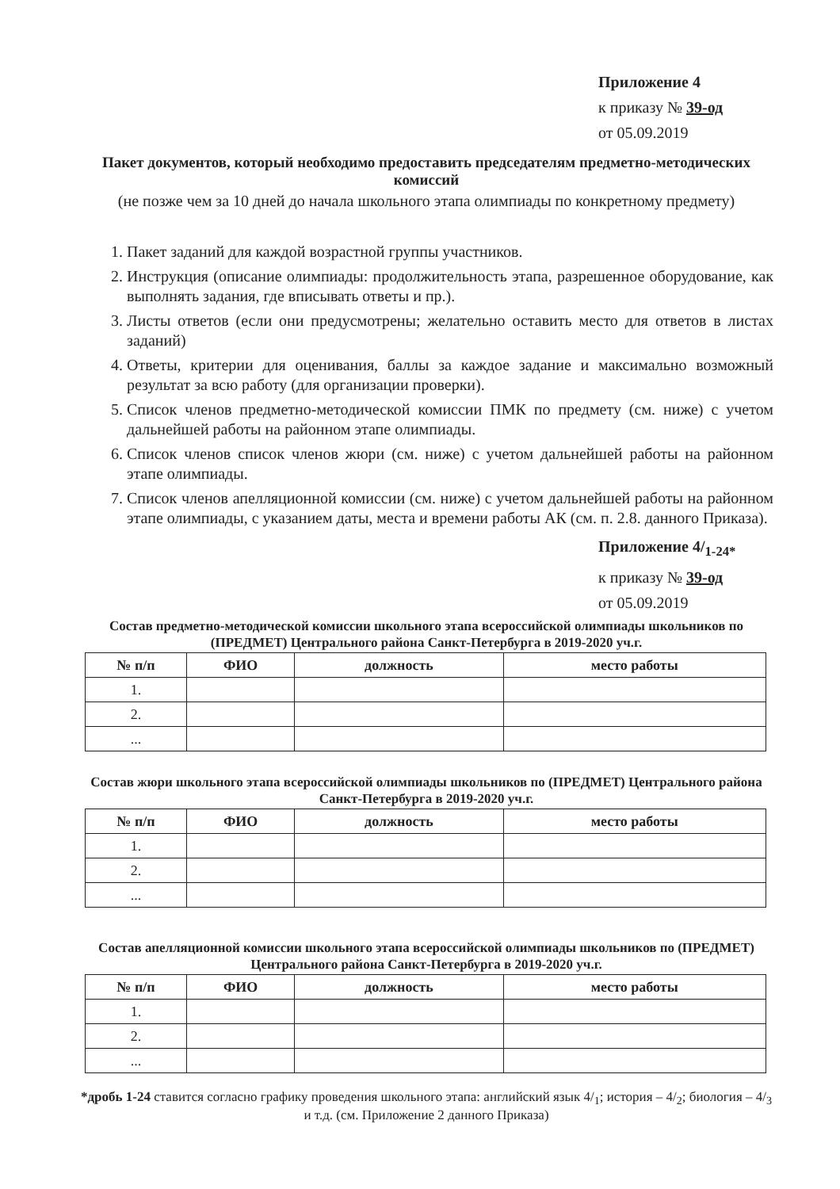Приложение 4
к приказу № 39-од
от 05.09.2019
Пакет документов, который необходимо предоставить председателям предметно-методических комиссий
(не позже чем за 10 дней до начала школьного этапа олимпиады по конкретному предмету)
1. Пакет заданий для каждой возрастной группы участников.
2. Инструкция (описание олимпиады: продолжительность этапа, разрешенное оборудование, как выполнять задания, где вписывать ответы и пр.).
3. Листы ответов (если они предусмотрены; желательно оставить место для ответов в листах заданий)
4. Ответы, критерии для оценивания, баллы за каждое задание и максимально возможный результат за всю работу (для организации проверки).
5. Список членов предметно-методической комиссии ПМК по предмету (см. ниже) с учетом дальнейшей работы на районном этапе олимпиады.
6. Список членов список членов жюри (см. ниже) с учетом дальнейшей работы на районном этапе олимпиады.
7. Список членов апелляционной комиссии (см. ниже) с учетом дальнейшей работы на районном этапе олимпиады, с указанием даты, места и времени работы АК (см. п. 2.8. данного Приказа).
Приложение 4/<sub>1-24*</sub>
к приказу № 39-од
от 05.09.2019
Состав предметно-методической комиссии школьного этапа всероссийской олимпиады школьников по (ПРЕДМЕТ) Центрального района Санкт-Петербурга в 2019-2020 уч.г.
| № п/п | ФИО | должность | место работы |
| --- | --- | --- | --- |
| 1. | | | |
| 2. | | | |
| ... | | | |
Состав жюри школьного этапа всероссийской олимпиады школьников по (ПРЕДМЕТ) Центрального района Санкт-Петербурга в 2019-2020 уч.г.
| № п/п | ФИО | должность | место работы |
| --- | --- | --- | --- |
| 1. | | | |
| 2. | | | |
| ... | | | |
Состав апелляционной комиссии школьного этапа всероссийской олимпиады школьников по (ПРЕДМЕТ) Центрального района Санкт-Петербурга в 2019-2020 уч.г.
| № п/п | ФИО | должность | место работы |
| --- | --- | --- | --- |
| 1. | | | |
| 2. | | | |
| ... | | | |
*дробь 1-24 ставится согласно графику проведения школьного этапа: английский язык 4/<sub>1</sub>; история – 4/<sub>2</sub>; биология – 4/<sub>3</sub> и т.д. (см. Приложение 2 данного Приказа)